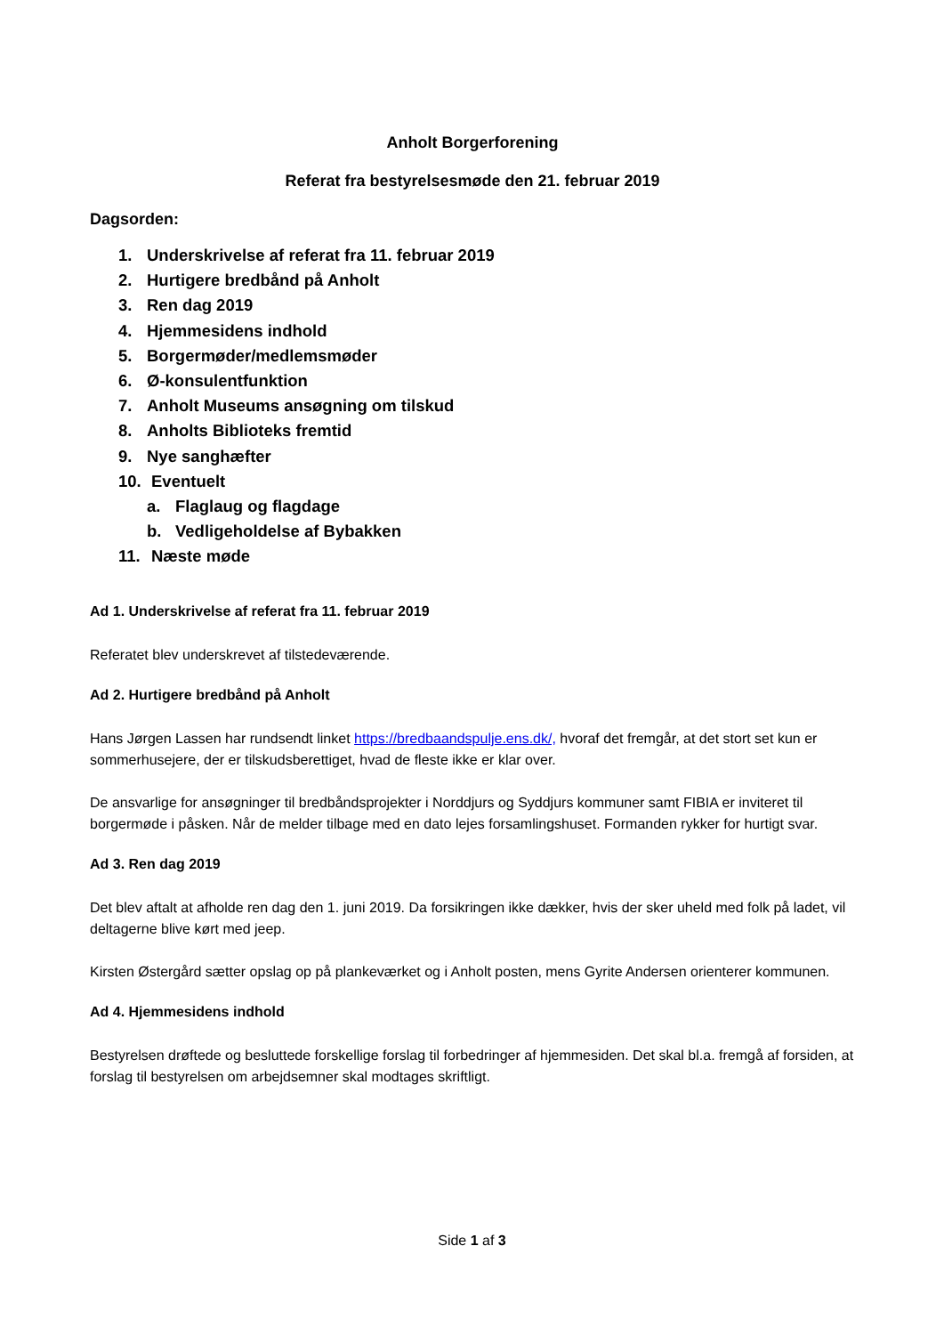Anholt Borgerforening
Referat fra bestyrelsesmøde den 21. februar 2019
Dagsorden:
1. Underskrivelse af referat fra 11. februar 2019
2. Hurtigere bredbånd på Anholt
3. Ren dag 2019
4. Hjemmesidens indhold
5. Borgermøder/medlemsmøder
6. Ø-konsulentfunktion
7. Anholt Museums ansøgning om tilskud
8. Anholts Biblioteks fremtid
9. Nye sanghæfter
10. Eventuelt
a. Flaglaug og flagdage
b. Vedligeholdelse af Bybakken
11. Næste møde
Ad 1. Underskrivelse af referat fra 11. februar 2019
Referatet blev underskrevet af tilstedeværende.
Ad 2. Hurtigere bredbånd på Anholt
Hans Jørgen Lassen har rundsendt linket https://bredbaandspulje.ens.dk/, hvoraf det fremgår, at det stort set kun er sommerhusejere, der er tilskudsberettiget, hvad de fleste ikke er klar over.
De ansvarlige for ansøgninger til bredbåndsprojekter i Norddjurs og Syddjurs kommuner samt FIBIA er inviteret til borgermøde i påsken. Når de melder tilbage med en dato lejes forsamlingshuset. Formanden rykker for hurtigt svar.
Ad 3. Ren dag 2019
Det blev aftalt at afholde ren dag den 1. juni 2019. Da forsikringen ikke dækker, hvis der sker uheld med folk på ladet, vil deltagerne blive kørt med jeep.
Kirsten Østergård sætter opslag op på plankeværket og i Anholt posten, mens Gyrite Andersen orienterer kommunen.
Ad 4. Hjemmesidens indhold
Bestyrelsen drøftede og besluttede forskellige forslag til forbedringer af hjemmesiden. Det skal bl.a. fremgå af forsiden, at forslag til bestyrelsen om arbejdsemner skal modtages skriftligt.
Side 1 af 3